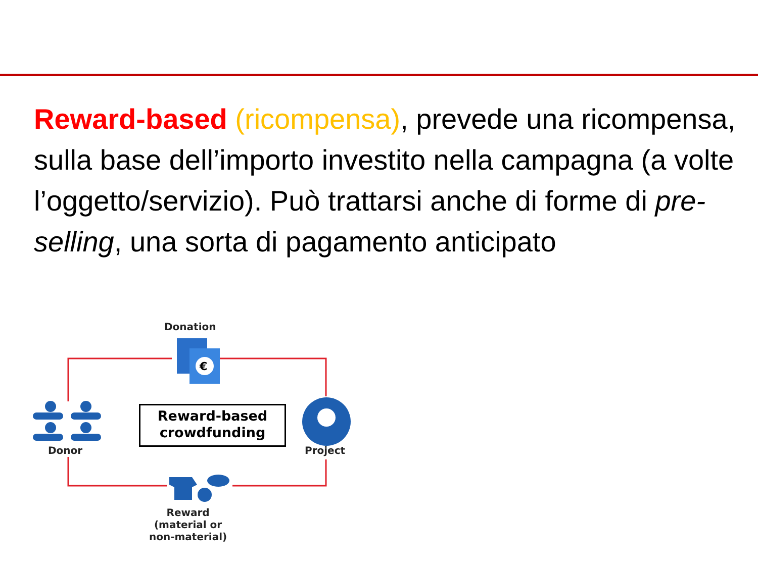Reward-based (ricompensa), prevede una ricompensa, sulla base dell’importo investito nella campagna (a volte l’oggetto/servizio). Può trattarsi anche di forme di pre-selling, una sorta di pagamento anticipato
€
Donation
Reward-based
crowdfunding
Donor Project
Reward
(material or
non-material)